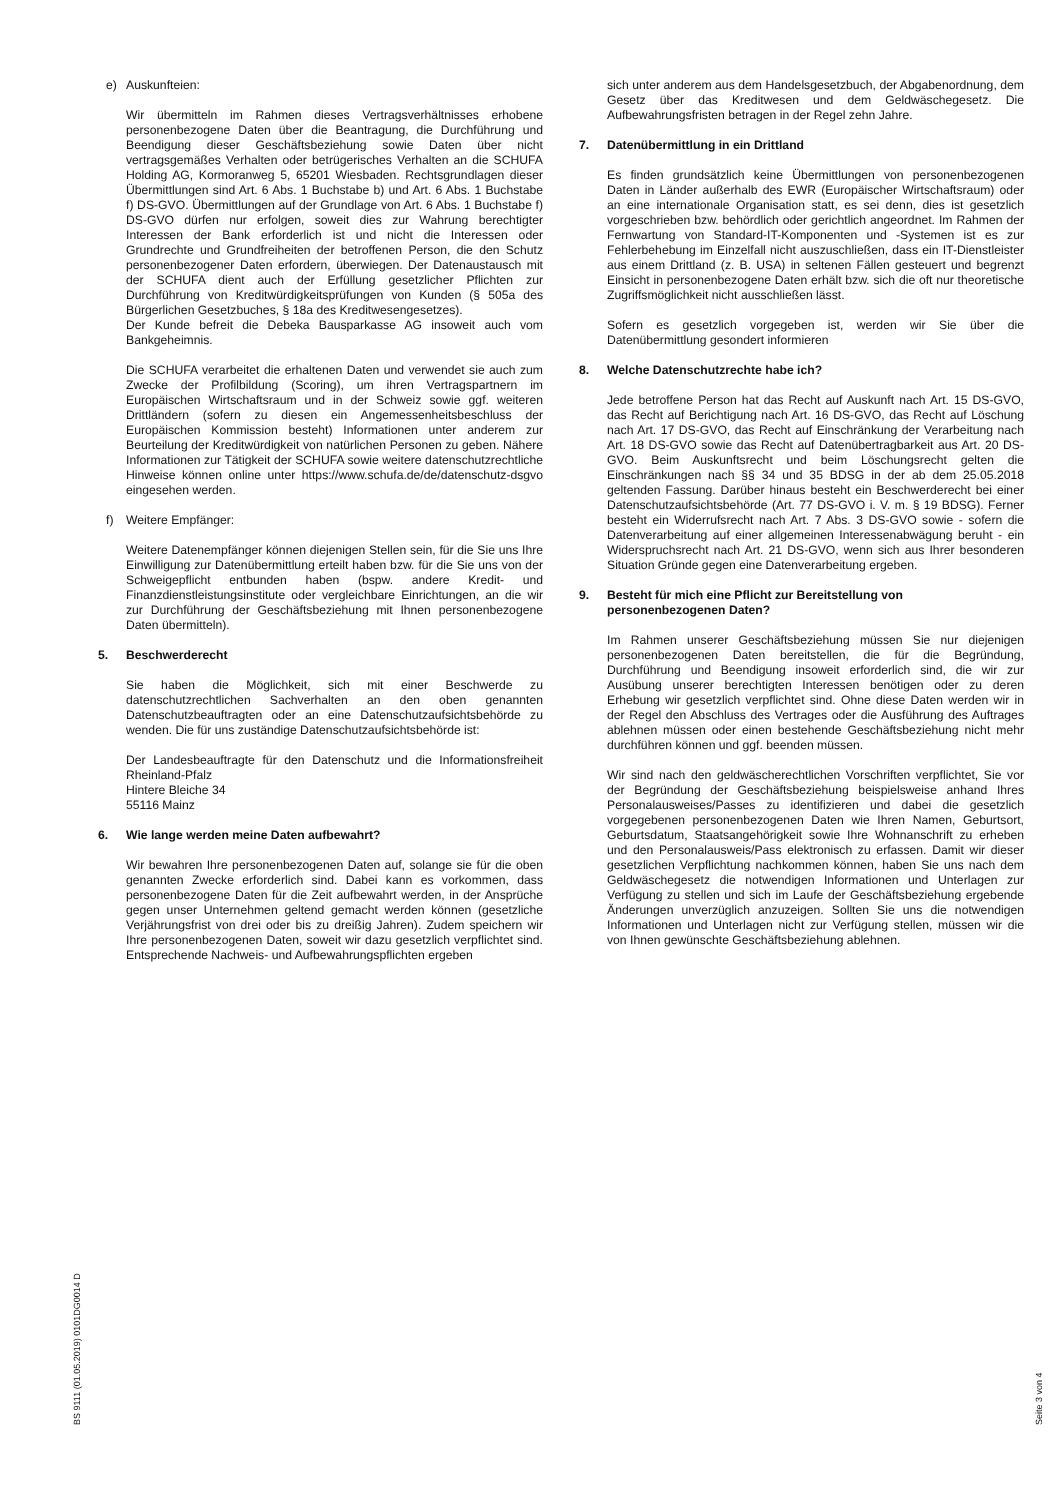e) Auskunfteien:
Wir übermitteln im Rahmen dieses Vertragsverhältnisses erhobene personenbezogene Daten über die Beantragung, die Durchführung und Beendigung dieser Geschäftsbeziehung sowie Daten über nicht vertragsgemäßes Verhalten oder betrügerisches Verhalten an die SCHUFA Holding AG, Kormoranweg 5, 65201 Wiesbaden. Rechtsgrundlagen dieser Übermittlungen sind Art. 6 Abs. 1 Buchstabe b) und Art. 6 Abs. 1 Buchstabe f) DS-GVO. Übermittlungen auf der Grundlage von Art. 6 Abs. 1 Buchstabe f) DS-GVO dürfen nur erfolgen, soweit dies zur Wahrung berechtigter Interessen der Bank erforderlich ist und nicht die Interessen oder Grundrechte und Grundfreiheiten der betroffenen Person, die den Schutz personenbezogener Daten erfordern, überwiegen. Der Datenaustausch mit der SCHUFA dient auch der Erfüllung gesetzlicher Pflichten zur Durchführung von Kreditwürdigkeitsprüfungen von Kunden (§ 505a des Bürgerlichen Gesetzbuches, § 18a des Kreditwesengesetzes).
Der Kunde befreit die Debeka Bausparkasse AG insoweit auch vom Bankgeheimnis.
Die SCHUFA verarbeitet die erhaltenen Daten und verwendet sie auch zum Zwecke der Profilbildung (Scoring), um ihren Vertragspartnern im Europäischen Wirtschaftsraum und in der Schweiz sowie ggf. weiteren Drittländern (sofern zu diesen ein Angemessenheitsbeschluss der Europäischen Kommission besteht) Informationen unter anderem zur Beurteilung der Kreditwürdigkeit von natürlichen Personen zu geben. Nähere Informationen zur Tätigkeit der SCHUFA sowie weitere datenschutzrechtliche Hinweise können online unter https://www.schufa.de/de/datenschutz-dsgvo eingesehen werden.
f) Weitere Empfänger:
Weitere Datenempfänger können diejenigen Stellen sein, für die Sie uns Ihre Einwilligung zur Datenübermittlung erteilt haben bzw. für die Sie uns von der Schweigepflicht entbunden haben (bspw. andere Kredit- und Finanzdienstleistungsinstitute oder vergleichbare Einrichtungen, an die wir zur Durchführung der Geschäftsbeziehung mit Ihnen personenbezogene Daten übermitteln).
5. Beschwerderecht
Sie haben die Möglichkeit, sich mit einer Beschwerde zu datenschutzrechtlichen Sachverhalten an den oben genannten Datenschutzbeauftragten oder an eine Datenschutzaufsichtsbehörde zu wenden. Die für uns zuständige Datenschutzaufsichtsbehörde ist:
Der Landesbeauftragte für den Datenschutz und die Informationsfreiheit Rheinland-Pfalz
Hintere Bleiche 34
55116 Mainz
6. Wie lange werden meine Daten aufbewahrt?
Wir bewahren Ihre personenbezogenen Daten auf, solange sie für die oben genannten Zwecke erforderlich sind. Dabei kann es vorkommen, dass personenbezogene Daten für die Zeit aufbewahrt werden, in der Ansprüche gegen unser Unternehmen geltend gemacht werden können (gesetzliche Verjährungsfrist von drei oder bis zu dreißig Jahren). Zudem speichern wir Ihre personenbezogenen Daten, soweit wir dazu gesetzlich verpflichtet sind. Entsprechende Nachweis- und Aufbewahrungspflichten ergeben
sich unter anderem aus dem Handelsgesetzbuch, der Abgabenordnung, dem Gesetz über das Kreditwesen und dem Geldwäschegesetz. Die Aufbewahrungsfristen betragen in der Regel zehn Jahre.
7. Datenübermittlung in ein Drittland
Es finden grundsätzlich keine Übermittlungen von personenbezogenen Daten in Länder außerhalb des EWR (Europäischer Wirtschaftsraum) oder an eine internationale Organisation statt, es sei denn, dies ist gesetzlich vorgeschrieben bzw. behördlich oder gerichtlich angeordnet. Im Rahmen der Fernwartung von Standard-IT-Komponenten und -Systemen ist es zur Fehlerbehebung im Einzelfall nicht auszuschließen, dass ein IT-Dienstleister aus einem Drittland (z. B. USA) in seltenen Fällen gesteuert und begrenzt Einsicht in personenbezogene Daten erhält bzw. sich die oft nur theoretische Zugriffsmöglichkeit nicht ausschließen lässt.
Sofern es gesetzlich vorgegeben ist, werden wir Sie über die Datenübermittlung gesondert informieren
8. Welche Datenschutzrechte habe ich?
Jede betroffene Person hat das Recht auf Auskunft nach Art. 15 DS-GVO, das Recht auf Berichtigung nach Art. 16 DS-GVO, das Recht auf Löschung nach Art. 17 DS-GVO, das Recht auf Einschränkung der Verarbeitung nach Art. 18 DS-GVO sowie das Recht auf Datenübertragbarkeit aus Art. 20 DS-GVO. Beim Auskunftsrecht und beim Löschungsrecht gelten die Einschränkungen nach §§ 34 und 35 BDSG in der ab dem 25.05.2018 geltenden Fassung. Darüber hinaus besteht ein Beschwerderecht bei einer Datenschutzaufsichtsbehörde (Art. 77 DS-GVO i. V. m. § 19 BDSG). Ferner besteht ein Widerrufsrecht nach Art. 7 Abs. 3 DS-GVO sowie - sofern die Datenverarbeitung auf einer allgemeinen Interessenabwägung beruht - ein Widerspruchsrecht nach Art. 21 DS-GVO, wenn sich aus Ihrer besonderen Situation Gründe gegen eine Datenverarbeitung ergeben.
9. Besteht für mich eine Pflicht zur Bereitstellung von personenbezogenen Daten?
Im Rahmen unserer Geschäftsbeziehung müssen Sie nur diejenigen personenbezogenen Daten bereitstellen, die für die Begründung, Durchführung und Beendigung insoweit erforderlich sind, die wir zur Ausübung unserer berechtigten Interessen benötigen oder zu deren Erhebung wir gesetzlich verpflichtet sind. Ohne diese Daten werden wir in der Regel den Abschluss des Vertrages oder die Ausführung des Auftrages ablehnen müssen oder einen bestehende Geschäftsbeziehung nicht mehr durchführen können und ggf. beenden müssen.
Wir sind nach den geldwäscherechtlichen Vorschriften verpflichtet, Sie vor der Begründung der Geschäftsbeziehung beispielsweise anhand Ihres Personalausweises/Passes zu identifizieren und dabei die gesetzlich vorgegebenen personenbezogenen Daten wie Ihren Namen, Geburtsort, Geburtsdatum, Staatsangehörigkeit sowie Ihre Wohnanschrift zu erheben und den Personalausweis/Pass elektronisch zu erfassen. Damit wir dieser gesetzlichen Verpflichtung nachkommen können, haben Sie uns nach dem Geldwäschegesetz die notwendigen Informationen und Unterlagen zur Verfügung zu stellen und sich im Laufe der Geschäftsbeziehung ergebende Änderungen unverzüglich anzuzeigen. Sollten Sie uns die notwendigen Informationen und Unterlagen nicht zur Verfügung stellen, müssen wir die von Ihnen gewünschte Geschäftsbeziehung ablehnen.
BS 9111 (01.05.2019) 0101DG0014 D Seite 3 von 4